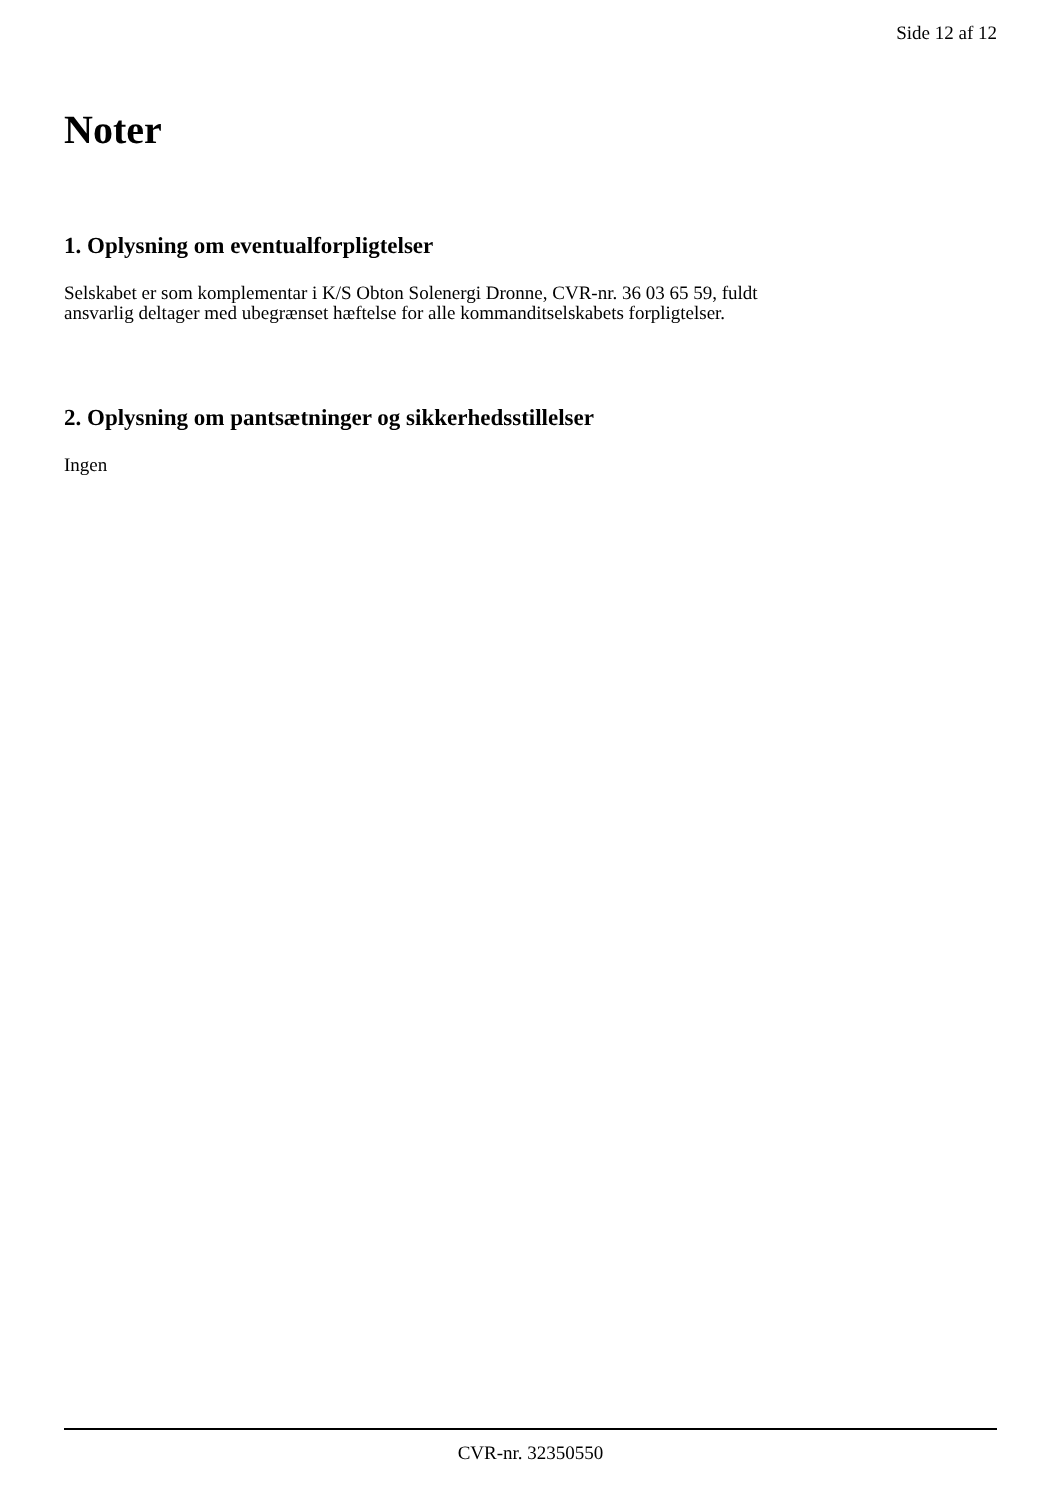Side 12 af 12
Noter
1. Oplysning om eventualforpligtelser
Selskabet er som komplementar i K/S Obton Solenergi Dronne, CVR-nr. 36 03 65 59, fuldt
ansvarlig deltager med ubegrænset hæftelse for alle kommanditselskabets forpligtelser.
2. Oplysning om pantsætninger og sikkerhedsstillelser
Ingen
CVR-nr. 32350550